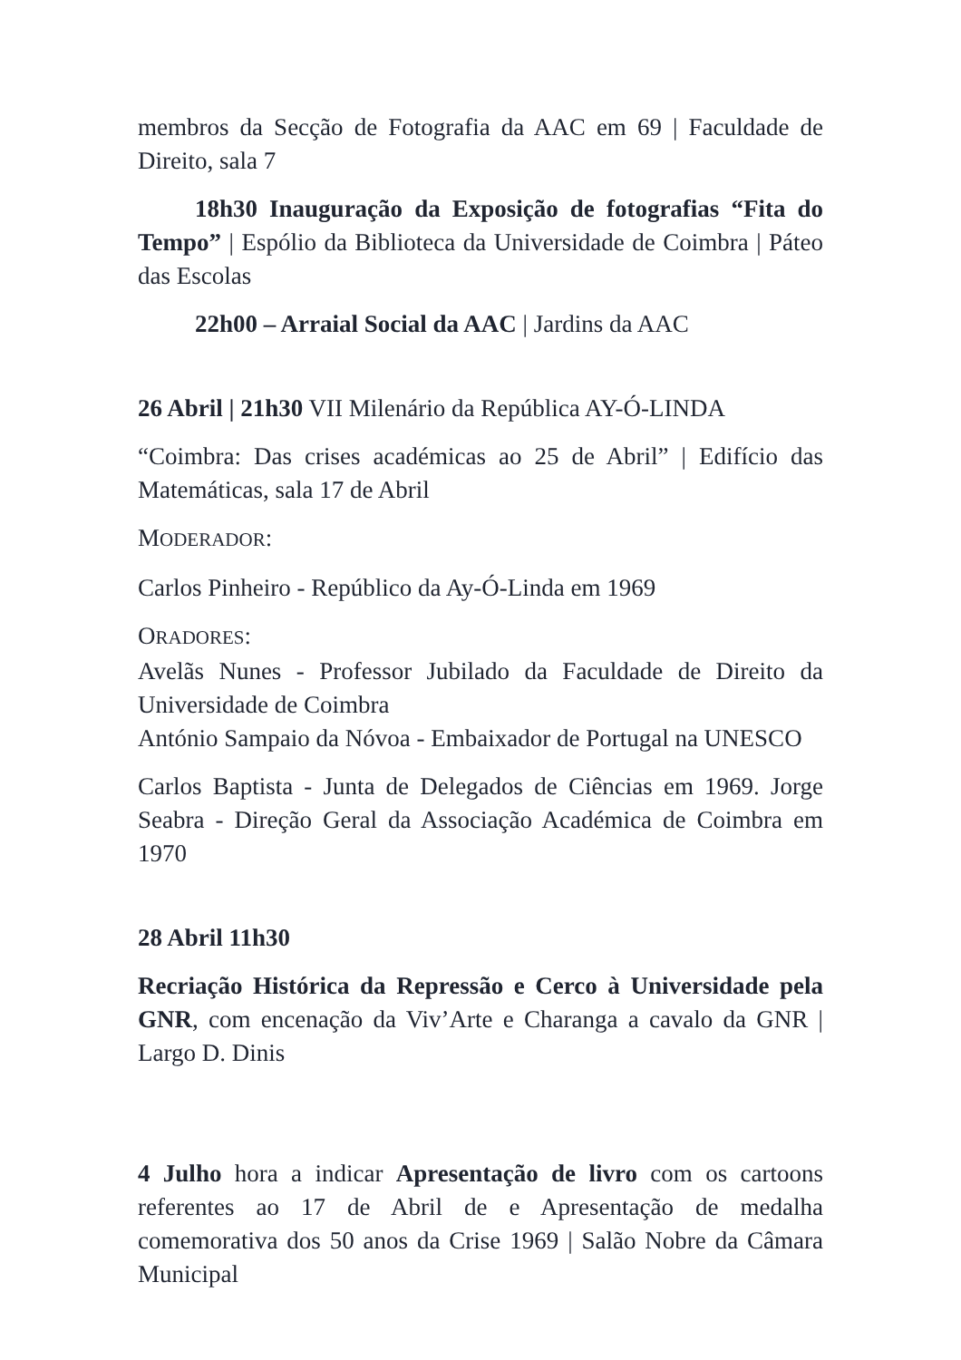membros da Secção de Fotografia da AAC em 69 | Faculdade de Direito, sala 7
18h30 Inauguração da Exposição de fotografias “Fita do Tempo” | Espólio da Biblioteca da Universidade de Coimbra | Páteo das Escolas
22h00 – Arraial Social da AAC | Jardins da AAC
26 Abril | 21h30 VII Milenário da República AY-Ó-LINDA
“Coimbra: Das crises académicas ao 25 de Abril” | Edifício das Matemáticas, sala 17 de Abril
MODERADOR:
Carlos Pinheiro - Repúblico da Ay-Ó-Linda em 1969
ORADORES:
Avelãs Nunes - Professor Jubilado da Faculdade de Direito da Universidade de Coimbra
António Sampaio da Nóvoa - Embaixador de Portugal na UNESCO
Carlos Baptista - Junta de Delegados de Ciências em 1969. Jorge Seabra - Direção Geral da Associação Académica de Coimbra em 1970
28 Abril 11h30
Recriação Histórica da Repressão e Cerco à Universidade pela GNR, com encenação da Viv’Arte e Charanga a cavalo da GNR | Largo D. Dinis
4 Julho hora a indicar Apresentação de livro com os cartoons referentes ao 17 de Abril de e Apresentação de medalha comemorativa dos 50 anos da Crise 1969 | Salão Nobre da Câmara Municipal